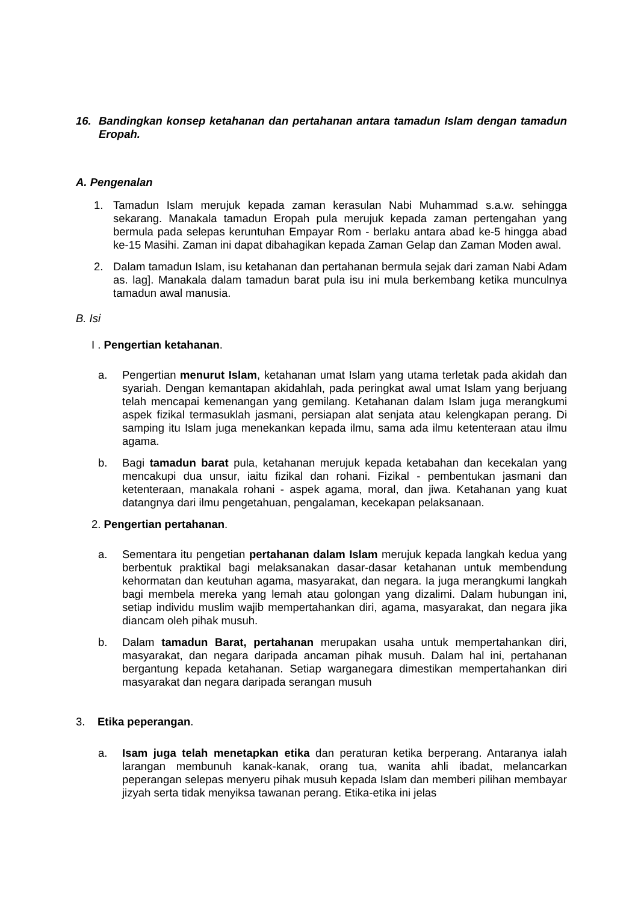16. Bandingkan konsep ketahanan dan pertahanan antara tamadun Islam dengan tamadun Eropah.
A. Pengenalan
1. Tamadun Islam merujuk kepada zaman kerasulan Nabi Muhammad s.a.w. sehingga sekarang. Manakala tamadun Eropah pula merujuk kepada zaman pertengahan yang bermula pada selepas keruntuhan Empayar Rom - berlaku antara abad ke-5 hingga abad ke-15 Masihi. Zaman ini dapat dibahagikan kepada Zaman Gelap dan Zaman Moden awal.
2. Dalam tamadun Islam, isu ketahanan dan pertahanan bermula sejak dari zaman Nabi Adam as. lag]. Manakala dalam tamadun barat pula isu ini mula berkembang ketika munculnya tamadun awal manusia.
B. Isi
I . Pengertian ketahanan.
a. Pengertian menurut Islam, ketahanan umat Islam yang utama terletak pada akidah dan syariah. Dengan kemantapan akidahlah, pada peringkat awal umat Islam yang berjuang telah mencapai kemenangan yang gemilang. Ketahanan dalam Islam juga merangkumi aspek fizikal termasuklah jasmani, persiapan alat senjata atau kelengkapan perang. Di samping itu Islam juga menekankan kepada ilmu, sama ada ilmu ketenteraan atau ilmu agama.
b. Bagi tamadun barat pula, ketahanan merujuk kepada ketabahan dan kecekalan yang mencakupi dua unsur, iaitu fizikal dan rohani. Fizikal - pembentukan jasmani dan ketenteraan, manakala rohani - aspek agama, moral, dan jiwa. Ketahanan yang kuat datangnya dari ilmu pengetahuan, pengalaman, kecekapan pelaksanaan.
2. Pengertian pertahanan.
a. Sementara itu pengetian pertahanan dalam Islam merujuk kepada langkah kedua yang berbentuk praktikal bagi melaksanakan dasar-dasar ketahanan untuk membendung kehormatan dan keutuhan agama, masyarakat, dan negara. Ia juga merangkumi langkah bagi membela mereka yang lemah atau golongan yang dizalimi. Dalam hubungan ini, setiap individu muslim wajib mempertahankan diri, agama, masyarakat, dan negara jika diancam oleh pihak musuh.
b. Dalam tamadun Barat, pertahanan merupakan usaha untuk mempertahankan diri, masyarakat, dan negara daripada ancaman pihak musuh. Dalam hal ini, pertahanan bergantung kepada ketahanan. Setiap warganegara dimestikan mempertahankan diri masyarakat dan negara daripada serangan musuh
3. Etika peperangan.
a. Isam juga telah menetapkan etika dan peraturan ketika berperang. Antaranya ialah larangan membunuh kanak-kanak, orang tua, wanita ahli ibadat, melancarkan peperangan selepas menyeru pihak musuh kepada Islam dan memberi pilihan membayar jizyah serta tidak menyiksa tawanan perang. Etika-etika ini jelas